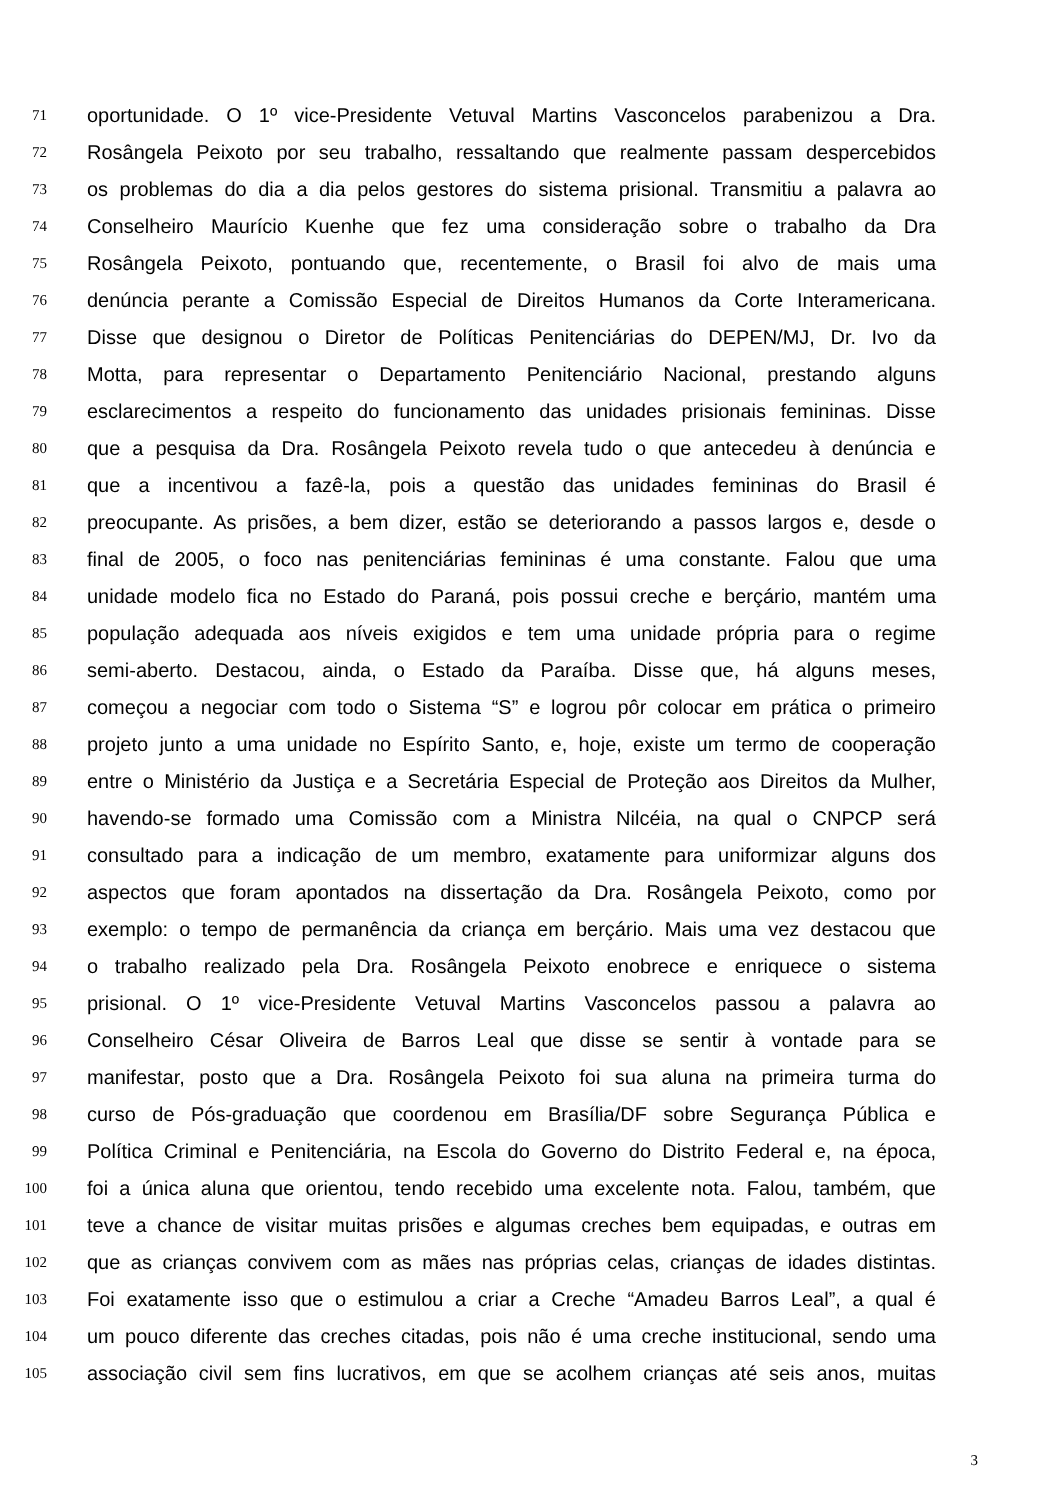71 oportunidade. O 1º vice-Presidente Vetuval Martins Vasconcelos parabenizou a Dra.
72 Rosângela Peixoto por seu trabalho, ressaltando que realmente passam despercebidos
73 os problemas do dia a dia pelos gestores do sistema prisional. Transmitiu a palavra ao
74 Conselheiro Maurício Kuenhe que fez uma consideração sobre o trabalho da Dra
75 Rosângela Peixoto, pontuando que, recentemente, o Brasil foi alvo de mais uma
76 denúncia perante a Comissão Especial de Direitos Humanos da Corte Interamericana.
77 Disse que designou o Diretor de Políticas Penitenciárias do DEPEN/MJ, Dr. Ivo da
78 Motta, para representar o Departamento Penitenciário Nacional, prestando alguns
79 esclarecimentos a respeito do funcionamento das unidades prisionais femininas. Disse
80 que a pesquisa da Dra. Rosângela Peixoto revela tudo o que antecedeu à denúncia e
81 que a incentivou a fazê-la, pois a questão das unidades femininas do Brasil é
82 preocupante. As prisões, a bem dizer, estão se deteriorando a passos largos e, desde o
83 final de 2005, o foco nas penitenciárias femininas é uma constante. Falou que uma
84 unidade modelo fica no Estado do Paraná, pois possui creche e berçário, mantém uma
85 população adequada aos níveis exigidos e tem uma unidade própria para o regime
86 semi-aberto. Destacou, ainda, o Estado da Paraíba. Disse que, há alguns meses,
87 começou a negociar com todo o Sistema “S” e logrou pôr colocar em prática o primeiro
88 projeto junto a uma unidade no Espírito Santo, e, hoje, existe um termo de cooperação
89 entre o Ministério da Justiça e a Secretária Especial de Proteção aos Direitos da Mulher,
90 havendo-se formado uma Comissão com a Ministra Nilcéia, na qual o CNPCP será
91 consultado para a indicação de um membro, exatamente para uniformizar alguns dos
92 aspectos que foram apontados na dissertação da Dra. Rosângela Peixoto, como por
93 exemplo: o tempo de permanência da criança em berçário. Mais uma vez destacou que
94 o trabalho realizado pela Dra. Rosângela Peixoto enobrece e enriquece o sistema
95 prisional. O 1º vice-Presidente Vetuval Martins Vasconcelos passou a palavra ao
96 Conselheiro César Oliveira de Barros Leal que disse se sentir à vontade para se
97 manifestar, posto que a Dra. Rosângela Peixoto foi sua aluna na primeira turma do
98 curso de Pós-graduação que coordenou em Brasília/DF sobre Segurança Pública e
99 Política Criminal e Penitenciária, na Escola do Governo do Distrito Federal e, na época,
100 foi a única aluna que orientou, tendo recebido uma excelente nota. Falou, também, que
101 teve a chance de visitar muitas prisões e algumas creches bem equipadas, e outras em
102 que as crianças convivem com as mães nas próprias celas, crianças de idades distintas.
103 Foi exatamente isso que o estimulou a criar a Creche “Amadeu Barros Leal”, a qual é
104 um pouco diferente das creches citadas, pois não é uma creche institucional, sendo uma
105 associação civil sem fins lucrativos, em que se acolhem crianças até seis anos, muitas
3